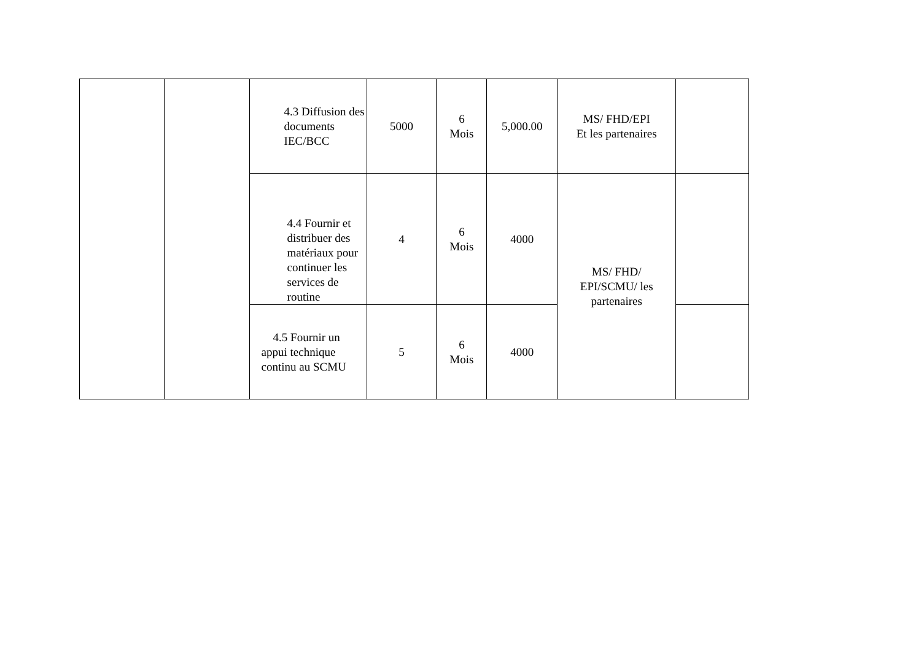| | | 4.3 Diffusion des documents IEC/BCC | 5000 | 6 Mois | 5,000.00 | MS/ FHD/EPI Et les partenaires | |
| | | 4.4 Fournir et distribuer des matériaux pour continuer les services de routine | 4 | 6 Mois | 4000 | MS/ FHD/ EPI/SCMU/ les partenaires | |
| | | 4.5 Fournir un appui technique continu au SCMU | 5 | 6 Mois | 4000 | | |